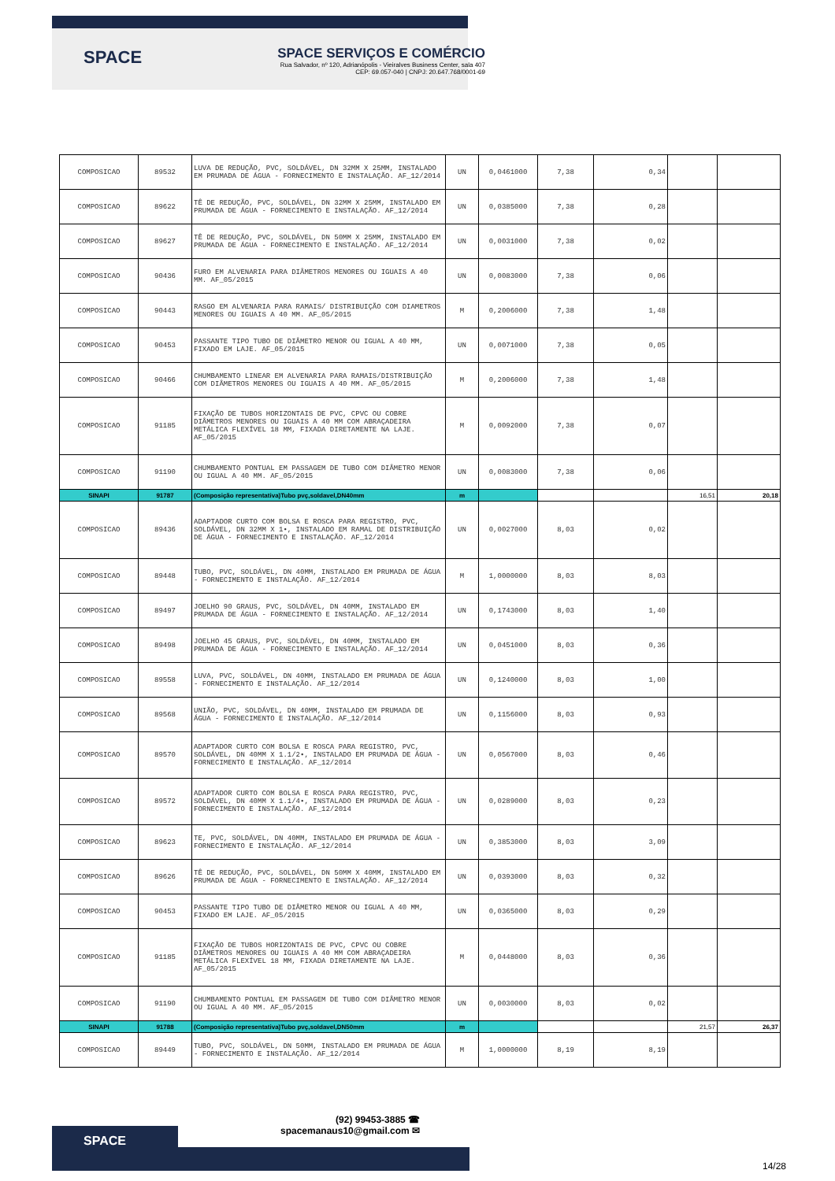SPACE
SPACE SERVIÇOS E COMÉRCIO
Rua Salvador, nº 120, Adrianópolis - Vieiralves Business Center, sala 407
CEP: 69.057-040 | CNPJ: 20.647.768/0001-69
| COMPOSICAO | 89532 | LUVA DE REDUÇÃO, PVC, SOLDÁVEL, DN 32MM X 25MM, INSTALADO EM PRUMADA DE ÁGUA - FORNECIMENTO E INSTALAÇÃO. AF_12/2014 | UN | 0,0461000 | 7,38 | 0,34 | | |
| COMPOSICAO | 89622 | TÊ DE REDUÇÃO, PVC, SOLDÁVEL, DN 32MM X 25MM, INSTALADO EM PRUMADA DE ÁGUA - FORNECIMENTO E INSTALAÇÃO. AF_12/2014 | UN | 0,0385000 | 7,38 | 0,28 | | |
| COMPOSICAO | 89627 | TÊ DE REDUÇÃO, PVC, SOLDÁVEL, DN 50MM X 25MM, INSTALADO EM PRUMADA DE ÁGUA - FORNECIMENTO E INSTALAÇÃO. AF_12/2014 | UN | 0,0031000 | 7,38 | 0,02 | | |
| COMPOSICAO | 90436 | FURO EM ALVENARIA PARA DIÂMETROS MENORES OU IGUAIS A 40 MM. AF_05/2015 | UN | 0,0083000 | 7,38 | 0,06 | | |
| COMPOSICAO | 90443 | RASGO EM ALVENARIA PARA RAMAIS/ DISTRIBUIÇÃO COM DIAMETROS MENORES OU IGUAIS A 40 MM. AF_05/2015 | M | 0,2006000 | 7,38 | 1,48 | | |
| COMPOSICAO | 90453 | PASSANTE TIPO TUBO DE DIÂMETRO MENOR OU IGUAL A 40 MM, FIXADO EM LAJE. AF_05/2015 | UN | 0,0071000 | 7,38 | 0,05 | | |
| COMPOSICAO | 90466 | CHUMBAMENTO LINEAR EM ALVENARIA PARA RAMAIS/DISTRIBUIÇÃO COM DIÂMETROS MENORES OU IGUAIS A 40 MM. AF_05/2015 | M | 0,2006000 | 7,38 | 1,48 | | |
| COMPOSICAO | 91185 | FIXAÇÃO DE TUBOS HORIZONTAIS DE PVC, CPVC OU COBRE DIÂMETROS MENORES OU IGUAIS A 40 MM COM ABRAÇADEIRA METÁLICA FLEXÍVEL 18 MM, FIXADA DIRETAMENTE NA LAJE. AF_05/2015 | M | 0,0092000 | 7,38 | 0,07 | | |
| COMPOSICAO | 91190 | CHUMBAMENTO PONTUAL EM PASSAGEM DE TUBO COM DIÂMETRO MENOR OU IGUAL A 40 MM. AF_05/2015 | UN | 0,0083000 | 7,38 | 0,06 | | |
| SINAPI | 91787 | (Composição representativa)Tubo pvç,soldavel,DN40mm | m | | | | 16,51 | 20,18 |
| COMPOSICAO | 89436 | ADAPTADOR CURTO COM BOLSA E ROSCA PARA REGISTRO, PVC, SOLDÁVEL, DN 32MM X 1•, INSTALADO EM RAMAL DE DISTRIBUIÇÃO DE ÁGUA - FORNECIMENTO E INSTALAÇÃO. AF_12/2014 | UN | 0,0027000 | 8,03 | 0,02 | | |
| COMPOSICAO | 89448 | TUBO, PVC, SOLDÁVEL, DN 40MM, INSTALADO EM PRUMADA DE ÁGUA - FORNECIMENTO E INSTALAÇÃO. AF_12/2014 | M | 1,0000000 | 8,03 | 8,03 | | |
| COMPOSICAO | 89497 | JOELHO 90 GRAUS, PVC, SOLDÁVEL, DN 40MM, INSTALADO EM PRUMADA DE ÁGUA - FORNECIMENTO E INSTALAÇÃO. AF_12/2014 | UN | 0,1743000 | 8,03 | 1,40 | | |
| COMPOSICAO | 89498 | JOELHO 45 GRAUS, PVC, SOLDÁVEL, DN 40MM, INSTALADO EM PRUMADA DE ÁGUA - FORNECIMENTO E INSTALAÇÃO. AF_12/2014 | UN | 0,0451000 | 8,03 | 0,36 | | |
| COMPOSICAO | 89558 | LUVA, PVC, SOLDÁVEL, DN 40MM, INSTALADO EM PRUMADA DE ÁGUA - FORNECIMENTO E INSTALAÇÃO. AF_12/2014 | UN | 0,1240000 | 8,03 | 1,00 | | |
| COMPOSICAO | 89568 | UNIÃO, PVC, SOLDÁVEL, DN 40MM, INSTALADO EM PRUMADA DE ÁGUA - FORNECIMENTO E INSTALAÇÃO. AF_12/2014 | UN | 0,1156000 | 8,03 | 0,93 | | |
| COMPOSICAO | 89570 | ADAPTADOR CURTO COM BOLSA E ROSCA PARA REGISTRO, PVC, SOLDÁVEL, DN 40MM X 1.1/2•, INSTALADO EM PRUMADA DE ÁGUA - FORNECIMENTO E INSTALAÇÃO. AF_12/2014 | UN | 0,0567000 | 8,03 | 0,46 | | |
| COMPOSICAO | 89572 | ADAPTADOR CURTO COM BOLSA E ROSCA PARA REGISTRO, PVC, SOLDÁVEL, DN 40MM X 1.1/4•, INSTALADO EM PRUMADA DE ÁGUA - FORNECIMENTO E INSTALAÇÃO. AF_12/2014 | UN | 0,0289000 | 8,03 | 0,23 | | |
| COMPOSICAO | 89623 | TE, PVC, SOLDÁVEL, DN 40MM, INSTALADO EM PRUMADA DE ÁGUA - FORNECIMENTO E INSTALAÇÃO. AF_12/2014 | UN | 0,3853000 | 8,03 | 3,09 | | |
| COMPOSICAO | 89626 | TÊ DE REDUÇÃO, PVC, SOLDÁVEL, DN 50MM X 40MM, INSTALADO EM PRUMADA DE ÁGUA - FORNECIMENTO E INSTALAÇÃO. AF_12/2014 | UN | 0,0393000 | 8,03 | 0,32 | | |
| COMPOSICAO | 90453 | PASSANTE TIPO TUBO DE DIÂMETRO MENOR OU IGUAL A 40 MM, FIXADO EM LAJE. AF_05/2015 | UN | 0,0365000 | 8,03 | 0,29 | | |
| COMPOSICAO | 91185 | FIXAÇÃO DE TUBOS HORIZONTAIS DE PVC, CPVC OU COBRE DIÂMETROS MENORES OU IGUAIS A 40 MM COM ABRAÇADEIRA METÁLICA FLEXÍVEL 18 MM, FIXADA DIRETAMENTE NA LAJE. AF_05/2015 | M | 0,0448000 | 8,03 | 0,36 | | |
| COMPOSICAO | 91190 | CHUMBAMENTO PONTUAL EM PASSAGEM DE TUBO COM DIÂMETRO MENOR OU IGUAL A 40 MM. AF_05/2015 | UN | 0,0030000 | 8,03 | 0,02 | | |
| SINAPI | 91788 | (Composição representativa)Tubo pvç,soldavel,DN50mm | m | | | | 21,57 | 26,37 |
| COMPOSICAO | 89449 | TUBO, PVC, SOLDÁVEL, DN 50MM, INSTALADO EM PRUMADA DE ÁGUA - FORNECIMENTO E INSTALAÇÃO. AF_12/2014 | M | 1,0000000 | 8,19 | 8,19 | | |
SPACE
(92) 99453-3885 ☎
spacemanaus10@gmail.com ✉
14/28